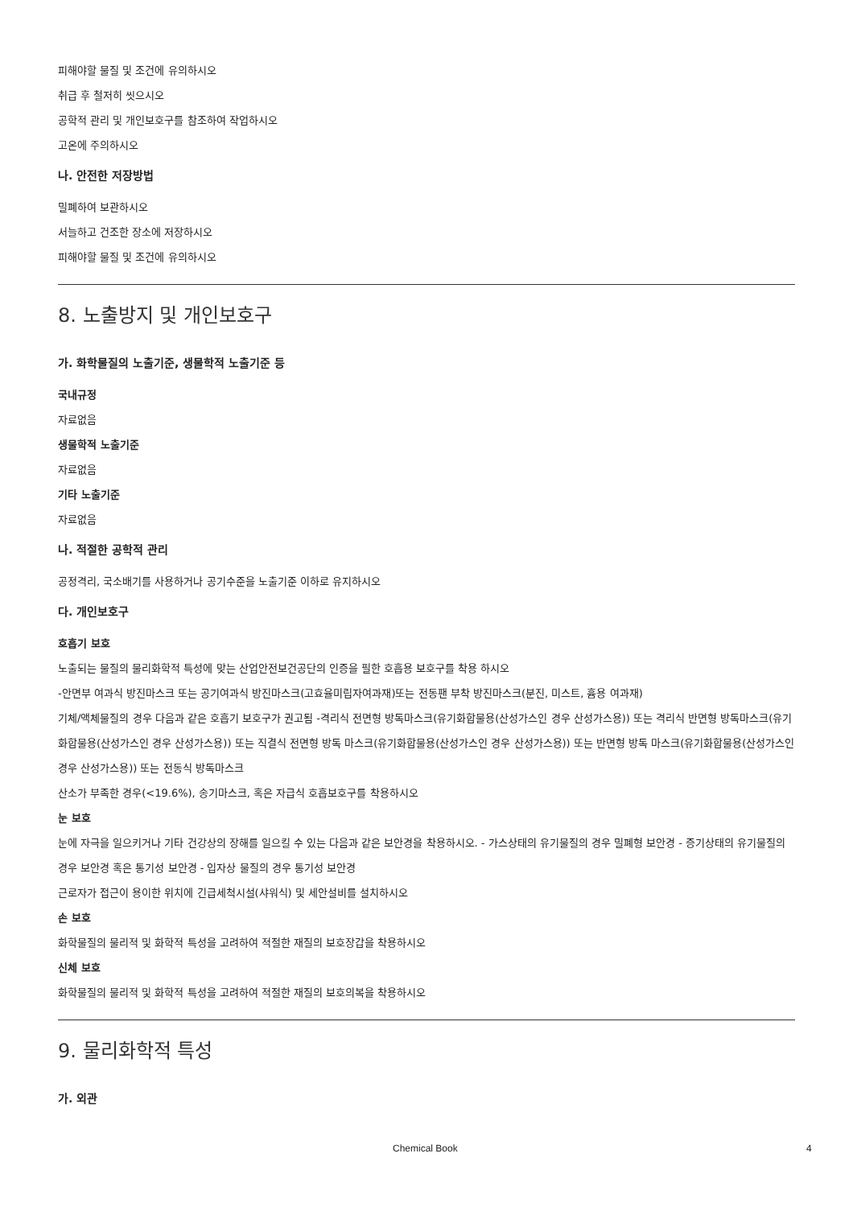피해야할 물질 및 조건에 유의하시오
취급 후 철저히 씻으시오
공학적 관리 및 개인보호구를 참조하여 작업하시오
고온에 주의하시오
나. 안전한 저장방법
밀폐하여 보관하시오
서늘하고 건조한 장소에 저장하시오
피해야할 물질 및 조건에 유의하시오
8. 노출방지 및 개인보호구
가. 화학물질의 노출기준, 생물학적 노출기준 등
국내규정
자료없음
생물학적 노출기준
자료없음
기타 노출기준
자료없음
나. 적절한 공학적 관리
공정격리, 국소배기를 사용하거나 공기수준을 노출기준 이하로 유지하시오
다. 개인보호구
호흡기 보호
노출되는 물질의 물리화학적 특성에 맞는 산업안전보건공단의 인증을 필한 호흡용 보호구를 착용 하시오
-안면부 여과식 방진마스크 또는 공기여과식 방진마스크(고효율미립자여과재)또는 전동팬 부착 방진마스크(분진, 미스트, 흄용 여과재)
기체/액체물질의 경우 다음과 같은 호흡기 보호구가 권고됨 -격리식 전면형 방독마스크(유기화합물용(산성가스인 경우 산성가스용)) 또는 격리식 반면형 방독마스크(유기화합물용(산성가스인 경우 산성가스용)) 또는 직결식 전면형 방독 마스크(유기화합물용(산성가스인 경우 산성가스용)) 또는 반면형 방독 마스크(유기화합물용(산성가스인 경우 산성가스용)) 또는 전동식 방독마스크
산소가 부족한 경우(<19.6%), 송기마스크, 혹은 자급식 호흡보호구를 착용하시오
눈 보호
눈에 자극을 일으키거나 기타 건강상의 장해를 일으킬 수 있는 다음과 같은 보안경을 착용하시오. - 가스상태의 유기물질의 경우 밀폐형 보안경 - 증기상태의 유기물질의 경우 보안경 혹은 통기성 보안경 - 입자상 물질의 경우 통기성 보안경
근로자가 접근이 용이한 위치에 긴급세척시설(샤워식) 및 세안설비를 설치하시오
손 보호
화학물질의 물리적 및 화학적 특성을 고려하여 적절한 재질의 보호장갑을 착용하시오
신체 보호
화학물질의 물리적 및 화학적 특성을 고려하여 적절한 재질의 보호의복을 착용하시오
9. 물리화학적 특성
가. 외관
Chemical Book 4